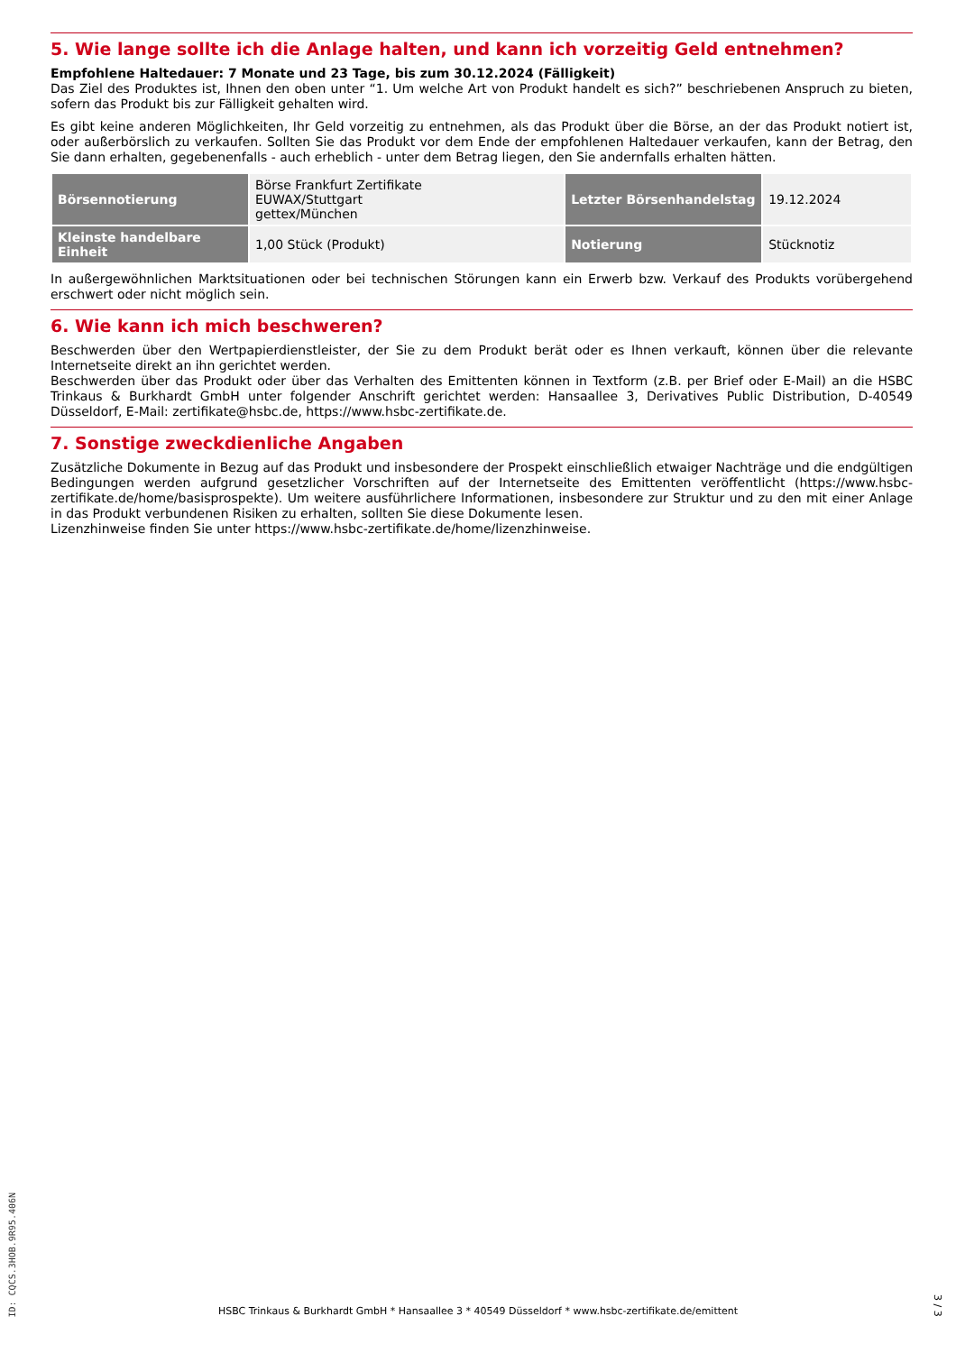5. Wie lange sollte ich die Anlage halten, und kann ich vorzeitig Geld entnehmen?
Empfohlene Haltedauer: 7 Monate und 23 Tage, bis zum 30.12.2024 (Fälligkeit)
Das Ziel des Produktes ist, Ihnen den oben unter “1. Um welche Art von Produkt handelt es sich?” beschriebenen Anspruch zu bieten, sofern das Produkt bis zur Fälligkeit gehalten wird.
Es gibt keine anderen Möglichkeiten, Ihr Geld vorzeitig zu entnehmen, als das Produkt über die Börse, an der das Produkt notiert ist, oder außerbörslich zu verkaufen. Sollten Sie das Produkt vor dem Ende der empfohlenen Haltedauer verkaufen, kann der Betrag, den Sie dann erhalten, gegebenenfalls - auch erheblich - unter dem Betrag liegen, den Sie andernfalls erhalten hätten.
| Börsennotierung | Börse Frankfurt Zertifikate EUWAX/Stuttgart gettex/München | Letzter Börsenhandelstag | 19.12.2024 |
| Kleinste handelbare Einheit | 1,00 Stück (Produkt) | Notierung | Stücknotiz |
In außergewöhnlichen Marktsituationen oder bei technischen Störungen kann ein Erwerb bzw. Verkauf des Produkts vorübergehend erschwert oder nicht möglich sein.
6. Wie kann ich mich beschweren?
Beschwerden über den Wertpapierdienstleister, der Sie zu dem Produkt berät oder es Ihnen verkauft, können über die relevante Internetseite direkt an ihn gerichtet werden.
Beschwerden über das Produkt oder über das Verhalten des Emittenten können in Textform (z.B. per Brief oder E-Mail) an die HSBC Trinkaus & Burkhardt GmbH unter folgender Anschrift gerichtet werden: Hansaallee 3, Derivatives Public Distribution, D-40549 Düsseldorf, E-Mail: zertifikate@hsbc.de, https://www.hsbc-zertifikate.de.
7. Sonstige zweckdienliche Angaben
Zusätzliche Dokumente in Bezug auf das Produkt und insbesondere der Prospekt einschließlich etwaiger Nachträge und die endgültigen Bedingungen werden aufgrund gesetzlicher Vorschriften auf der Internetseite des Emittenten veröffentlicht (https://www.hsbc-zertifikate.de/home/basisprospekte). Um weitere ausführlichere Informationen, insbesondere zur Struktur und zu den mit einer Anlage in das Produkt verbundenen Risiken zu erhalten, sollten Sie diese Dokumente lesen.
Lizenzhinweise finden Sie unter https://www.hsbc-zertifikate.de/home/lizenzhinweise.
ID: CQCS.3HOB.9R95.406N
HSBC Trinkaus & Burkhardt GmbH * Hansaallee 3 * 40549 Düsseldorf * www.hsbc-zertifikate.de/emittent
3 / 3